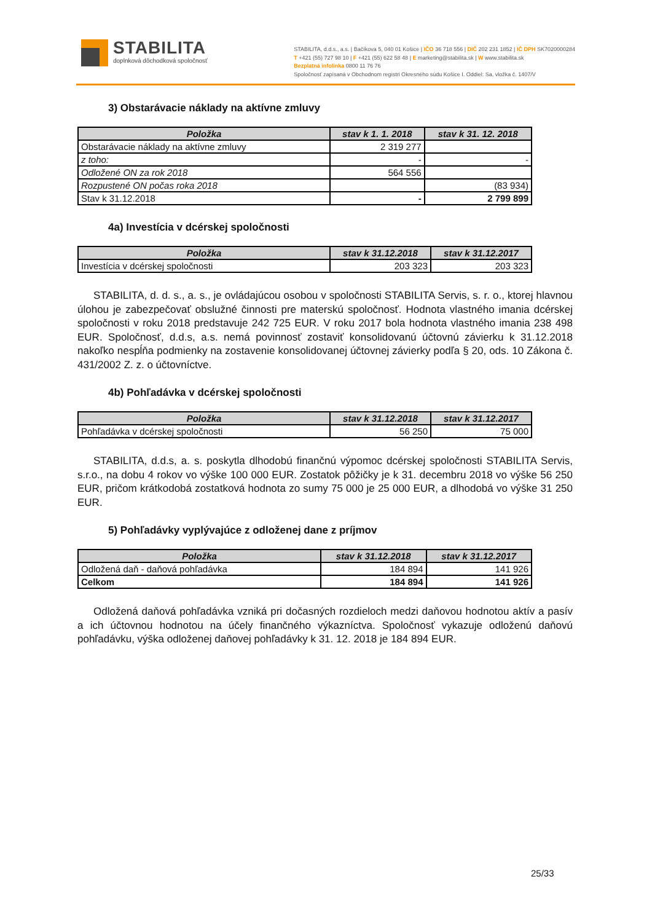STABILITA
doplnková dôchodková spoločnosť
STABILITA, d.d.s., a.s. | Bačíkova 5, 040 01 Košice | IČO 36 718 556 | DIČ 202 231 1852 | IČ DPH SK7020000284
T +421 (55) 727 98 10 | F +421 (55) 622 58 48 | E marketing@stabilita.sk | W www.stabilita.sk
Bezplatná infolinka 0800 11 76 76
Spoločnosť zapísaná v Obchodnom registri Okresného súdu Košice I. Oddiel: Sa, vložka č. 1407/V
3) Obstarávacie náklady na aktívne zmluvy
| Položka | stav k 1. 1. 2018 | stav k 31. 12. 2018 |
| --- | --- | --- |
| Obstarávacie náklady na aktívne zmluvy | 2 319 277 | |
| z toho: | - | - |
| Odložené ON za rok 2018 | 564 556 | |
| Rozpustené ON počas roka 2018 | | (83 934) |
| Stav k 31.12.2018 | - | 2 799 899 |
4a) Investícia v dcérskej spoločnosti
| Položka | stav k 31.12.2018 | stav k 31.12.2017 |
| --- | --- | --- |
| Investícia v dcérskej spoločnosti | 203 323 | 203 323 |
STABILITA, d. d. s., a. s., je ovládajúcou osobou v spoločnosti STABILITA Servis, s. r. o., ktorej hlavnou úlohou je zabezpečovať obslužné činnosti pre materskú spoločnosť. Hodnota vlastného imania dcérskej spoločnosti v roku 2018 predstavuje 242 725 EUR. V roku 2017 bola hodnota vlastného imania 238 498 EUR. Spoločnosť, d.d.s, a.s. nemá povinnosť zostaviť konsolidovanú účtovnú závierku k 31.12.2018 nakoľko nespĺňa podmienky na zostavenie konsolidovanej účtovnej závierky podľa § 20, ods. 10 Zákona č. 431/2002 Z. z. o účtovníctve.
4b) Pohľadávka v dcérskej spoločnosti
| Položka | stav k 31.12.2018 | stav k 31.12.2017 |
| --- | --- | --- |
| Pohľadávka v dcérskej spoločnosti | 56 250 | 75 000 |
STABILITA, d.d.s, a. s. poskytla dlhodobú finančnú výpomoc dcérskej spoločnosti STABILITA Servis, s.r.o., na dobu 4 rokov vo výške 100 000 EUR. Zostatok pôžičky je k 31. decembru 2018 vo výške 56 250 EUR, pričom krátkodobá zostatková hodnota zo sumy 75 000 je 25 000 EUR, a dlhodobá vo výške 31 250 EUR.
5) Pohľadávky vyplývajúce z odloženej dane z príjmov
| Položka | stav k 31.12.2018 | stav k 31.12.2017 |
| --- | --- | --- |
| Odložená daň - daňová pohľadávka | 184 894 | 141 926 |
| Celkom | 184 894 | 141 926 |
Odložená daňová pohľadávka vzniká pri dočasných rozdieloch medzi daňovou hodnotou aktív a pasív a ich účtovnou hodnotou na účely finančného výkazníctva. Spoločnosť vykazuje odloženú daňovú pohľadávku, výška odloženej daňovej pohľadávky k 31. 12. 2018 je 184 894 EUR.
25/33